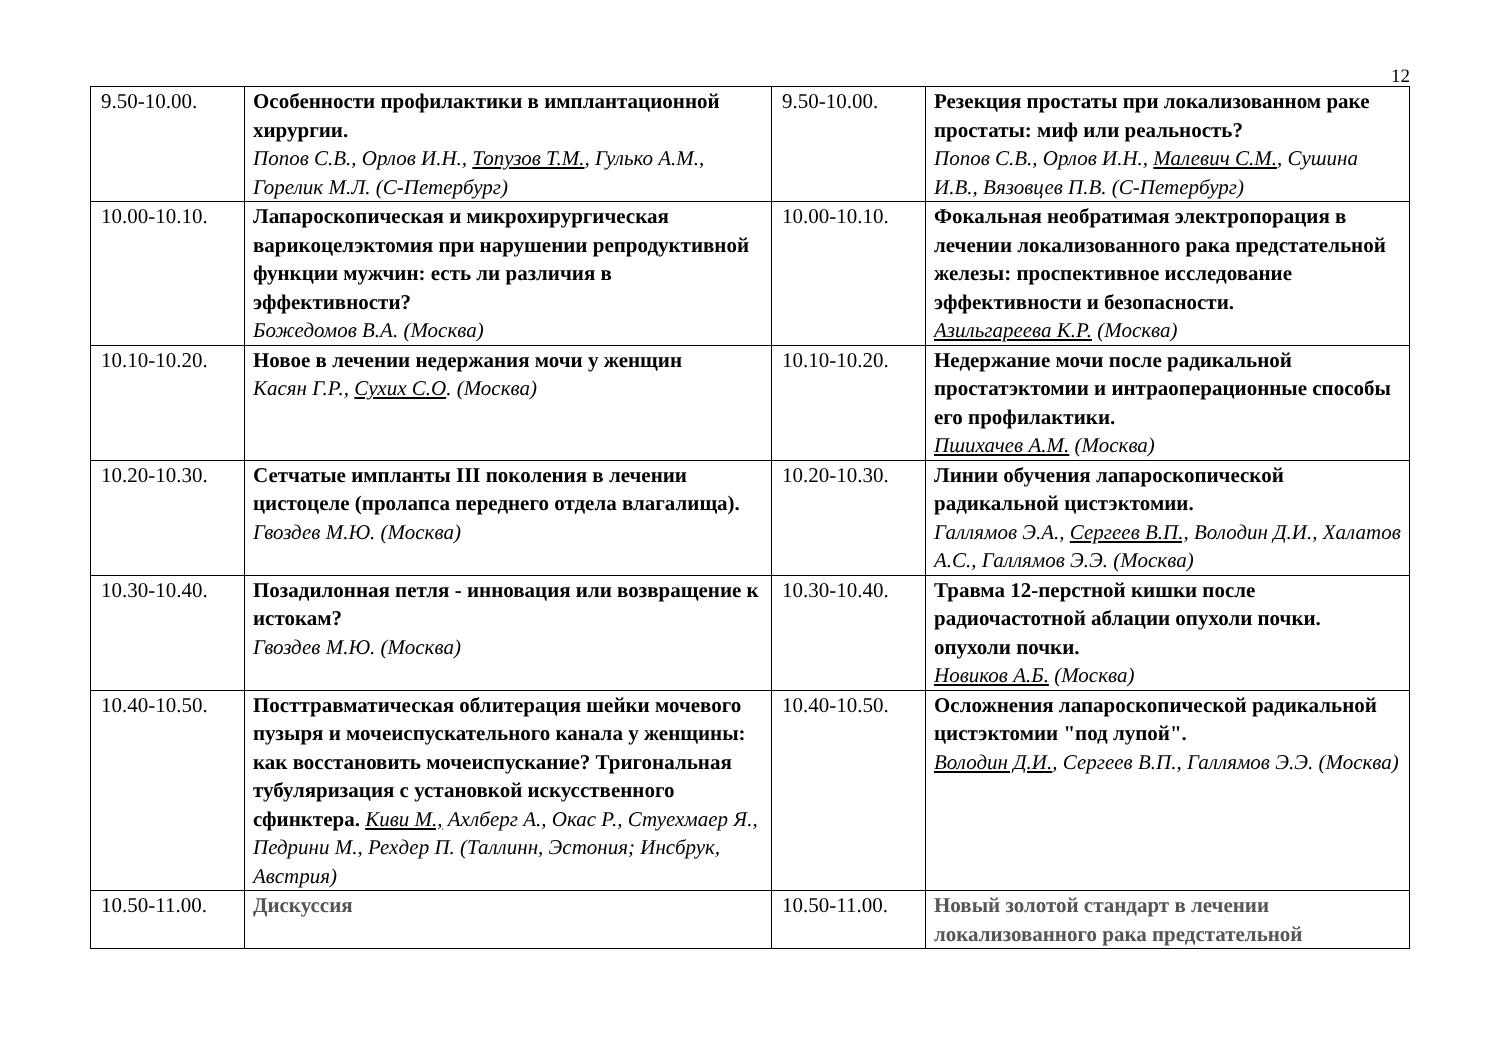12
| 9.50-10.00. | Особенности профилактики в имплантационной хирургии. Попов С.В., Орлов И.Н., Топузов Т.М. , Гулько А.М., Горелик М.Л. (С-Петербург) | 9.50-10.00. | Резекция простаты при локализованном раке простаты: миф или реальность? Попов С.В., Орлов И.Н., Малевич С.М. , Сушина И.В., Вязовцев П.В. (С-Петербург) |
| 10.00-10.10. | Лапароскопическая и микрохирургическая варикоцелэктомия при нарушении репродуктивной функции мужчин: есть ли различия в эффективности? Божедомов В.А. (Москва) | 10.00-10.10. | Фокальная необратимая электропорация в лечении локализованного рака предстательной железы: проспективное исследование эффективности и безопасности. Азильгареева К.Р. (Москва) |
| 10.10-10.20. | Новое в лечении недержания мочи у женщин Касян Г.Р., Сухих С.О . (Москва) | 10.10-10.20. | Недержание мочи после радикальной простатэктомии и интраоперационные способы его профилактики. Пшихачев А.М. (Москва) |
| 10.20-10.30. | Сетчатые импланты III поколения в лечении цистоцеле (пролапса переднего отдела влагалища). Гвоздев М.Ю. (Москва) | 10.20-10.30. | Линии обучения лапароскопической радикальной цистэктомии. Галлямов Э.А., Сергеев В.П., Володин Д.И., Халатов А.С., Галлямов Э.Э. (Москва) |
| 10.30-10.40. | Позадилонная петля - инновация или возвращение к истокам? Гвоздев М.Ю. (Москва) | 10.30-10.40. | Травма 12-перстной кишки после радиочастотной аблации опухоли почки. опухоли почки. Новиков А.Б. (Москва) |
| 10.40-10.50. | Посттравматическая облитерация шейки мочевого пузыря и мочеиспускательного канала у женщины: как восстановить мочеиспускание? Тригональная тубуляризация с установкой искусственного сфинктера. Киви М., Ахлберг А., Окас Р., Стуехмаер Я., Педрини М., Рехдер П. (Таллинн, Эстония; Инсбрук, Австрия) | 10.40-10.50. | Осложнения лапароскопической радикальной цистэктомии "под лупой". Володин Д.И. , Сергеев В.П., Галлямов Э.Э. (Москва) |
| 10.50-11.00. | Дискуссия | 10.50-11.00. | Новый золотой стандарт в лечении локализованного рака предстательной |